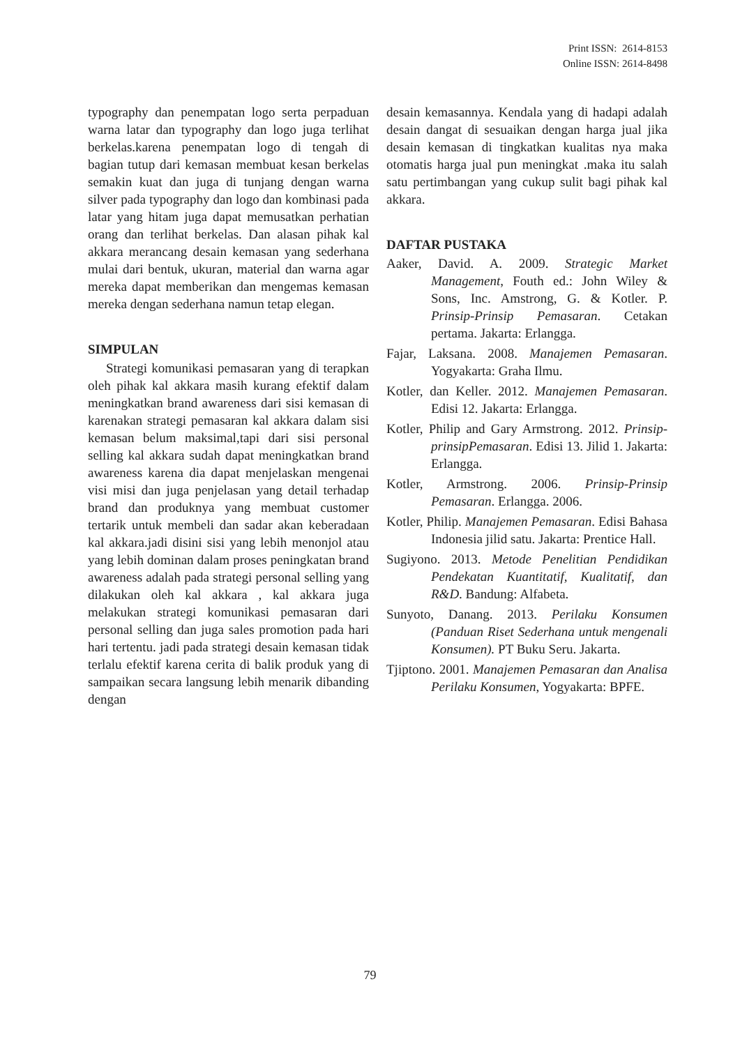Print ISSN: 2614-8153
Online ISSN: 2614-8498
typography dan penempatan logo serta perpaduan warna latar dan typography dan logo juga terlihat berkelas.karena penempatan logo di tengah di bagian tutup dari kemasan membuat kesan berkelas semakin kuat dan juga di tunjang dengan warna silver pada typography dan logo dan kombinasi pada latar yang hitam juga dapat memusatkan perhatian orang dan terlihat berkelas. Dan alasan pihak kal akkara merancang desain kemasan yang sederhana mulai dari bentuk, ukuran, material dan warna agar mereka dapat memberikan dan mengemas kemasan mereka dengan sederhana namun tetap elegan.
SIMPULAN
Strategi komunikasi pemasaran yang di terapkan oleh pihak kal akkara masih kurang efektif dalam meningkatkan brand awareness dari sisi kemasan di karenakan strategi pemasaran kal akkara dalam sisi kemasan belum maksimal,tapi dari sisi personal selling kal akkara sudah dapat meningkatkan brand awareness karena dia dapat menjelaskan mengenai visi misi dan juga penjelasan yang detail terhadap brand dan produknya yang membuat customer tertarik untuk membeli dan sadar akan keberadaan kal akkara.jadi disini sisi yang lebih menonjol atau yang lebih dominan dalam proses peningkatan brand awareness adalah pada strategi personal selling yang dilakukan oleh kal akkara , kal akkara juga melakukan strategi komunikasi pemasaran dari personal selling dan juga sales promotion pada hari hari tertentu. jadi pada strategi desain kemasan tidak terlalu efektif karena cerita di balik produk yang di sampaikan secara langsung lebih menarik dibanding dengan
desain kemasannya. Kendala yang di hadapi adalah desain dangat di sesuaikan dengan harga jual jika desain kemasan di tingkatkan kualitas nya maka otomatis harga jual pun meningkat .maka itu salah satu pertimbangan yang cukup sulit bagi pihak kal akkara.
DAFTAR PUSTAKA
Aaker, David. A. 2009. Strategic Market Management, Fouth ed.: John Wiley & Sons, Inc. Amstrong, G. & Kotler. P. Prinsip-Prinsip Pemasaran. Cetakan pertama. Jakarta: Erlangga.
Fajar, Laksana. 2008. Manajemen Pemasaran. Yogyakarta: Graha Ilmu.
Kotler, dan Keller. 2012. Manajemen Pemasaran. Edisi 12. Jakarta: Erlangga.
Kotler, Philip and Gary Armstrong. 2012. Prinsip-prinsipPemasaran. Edisi 13. Jilid 1. Jakarta: Erlangga.
Kotler, Armstrong. 2006. Prinsip-Prinsip Pemasaran. Erlangga. 2006.
Kotler, Philip. Manajemen Pemasaran. Edisi Bahasa Indonesia jilid satu. Jakarta: Prentice Hall.
Sugiyono. 2013. Metode Penelitian Pendidikan Pendekatan Kuantitatif, Kualitatif, dan R&D. Bandung: Alfabeta.
Sunyoto, Danang. 2013. Perilaku Konsumen (Panduan Riset Sederhana untuk mengenali Konsumen). PT Buku Seru. Jakarta.
Tjiptono. 2001. Manajemen Pemasaran dan Analisa Perilaku Konsumen, Yogyakarta: BPFE.
79